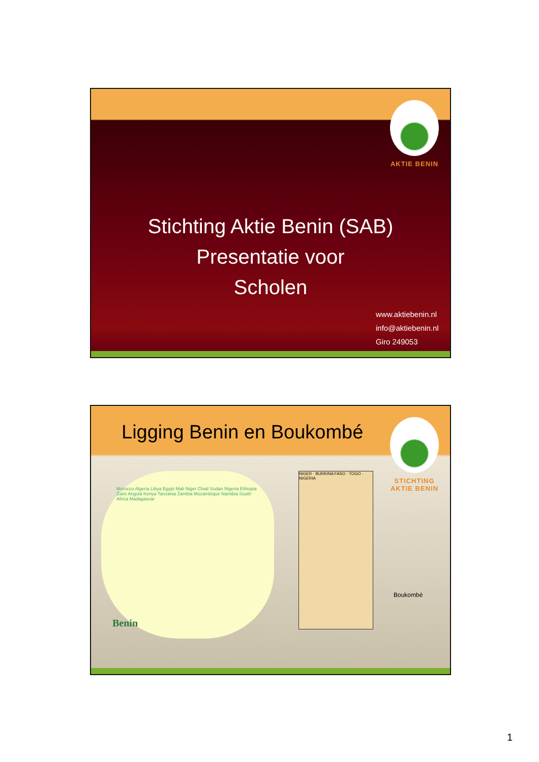AKTIE BENIN
Stichting Aktie Benin (SAB)
Presentatie voor
Scholen
www.aktiebenin.nl
info@aktiebenin.nl
Giro 249053
Ligging Benin en Boukombé
STICHTING
AKTIE BENIN
Morocco Algeria Libya Egypt Mali Niger Chad Sudan Nigeria Ethiopia Zaire Angola Kenya Tanzania Zambia Mozambique Namibia South Africa Madagascar
Benin
NIGER · BURKINA FASO · TOGO · NIGERIA
Boukombé
1